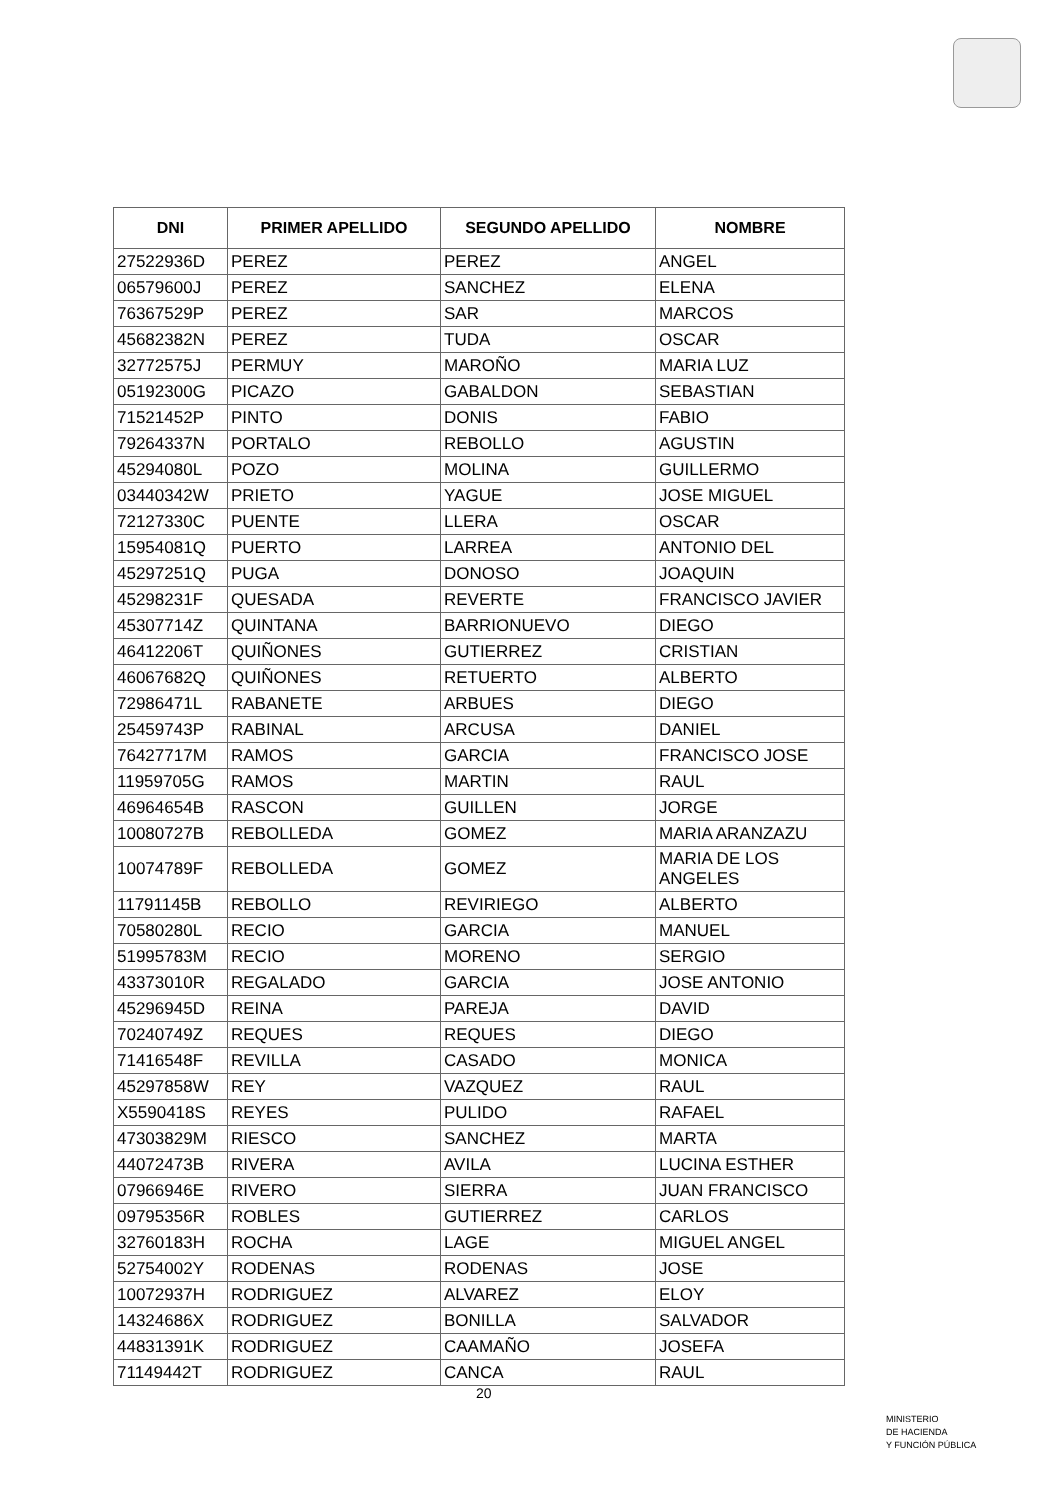| DNI | PRIMER APELLIDO | SEGUNDO APELLIDO | NOMBRE |
| --- | --- | --- | --- |
| 27522936D | PEREZ | PEREZ | ANGEL |
| 06579600J | PEREZ | SANCHEZ | ELENA |
| 76367529P | PEREZ | SAR | MARCOS |
| 45682382N | PEREZ | TUDA | OSCAR |
| 32772575J | PERMUY | MAROÑO | MARIA LUZ |
| 05192300G | PICAZO | GABALDON | SEBASTIAN |
| 71521452P | PINTO | DONIS | FABIO |
| 79264337N | PORTALO | REBOLLO | AGUSTIN |
| 45294080L | POZO | MOLINA | GUILLERMO |
| 03440342W | PRIETO | YAGUE | JOSE MIGUEL |
| 72127330C | PUENTE | LLERA | OSCAR |
| 15954081Q | PUERTO | LARREA | ANTONIO DEL |
| 45297251Q | PUGA | DONOSO | JOAQUIN |
| 45298231F | QUESADA | REVERTE | FRANCISCO JAVIER |
| 45307714Z | QUINTANA | BARRIONUEVO | DIEGO |
| 46412206T | QUIÑONES | GUTIERREZ | CRISTIAN |
| 46067682Q | QUIÑONES | RETUERTO | ALBERTO |
| 72986471L | RABANETE | ARBUES | DIEGO |
| 25459743P | RABINAL | ARCUSA | DANIEL |
| 76427717M | RAMOS | GARCIA | FRANCISCO JOSE |
| 11959705G | RAMOS | MARTIN | RAUL |
| 46964654B | RASCON | GUILLEN | JORGE |
| 10080727B | REBOLLEDA | GOMEZ | MARIA ARANZAZU |
| 10074789F | REBOLLEDA | GOMEZ | MARIA DE LOS ANGELES |
| 11791145B | REBOLLO | REVIRIEGO | ALBERTO |
| 70580280L | RECIO | GARCIA | MANUEL |
| 51995783M | RECIO | MORENO | SERGIO |
| 43373010R | REGALADO | GARCIA | JOSE ANTONIO |
| 45296945D | REINA | PAREJA | DAVID |
| 70240749Z | REQUES | REQUES | DIEGO |
| 71416548F | REVILLA | CASADO | MONICA |
| 45297858W | REY | VAZQUEZ | RAUL |
| X5590418S | REYES | PULIDO | RAFAEL |
| 47303829M | RIESCO | SANCHEZ | MARTA |
| 44072473B | RIVERA | AVILA | LUCINA ESTHER |
| 07966946E | RIVERO | SIERRA | JUAN FRANCISCO |
| 09795356R | ROBLES | GUTIERREZ | CARLOS |
| 32760183H | ROCHA | LAGE | MIGUEL ANGEL |
| 52754002Y | RODENAS | RODENAS | JOSE |
| 10072937H | RODRIGUEZ | ALVAREZ | ELOY |
| 14324686X | RODRIGUEZ | BONILLA | SALVADOR |
| 44831391K | RODRIGUEZ | CAAMAÑO | JOSEFA |
| 71149442T | RODRIGUEZ | CANCA | RAUL |
20
MINISTERIO
DE HACIENDA
Y FUNCIÓN PÚBLICA